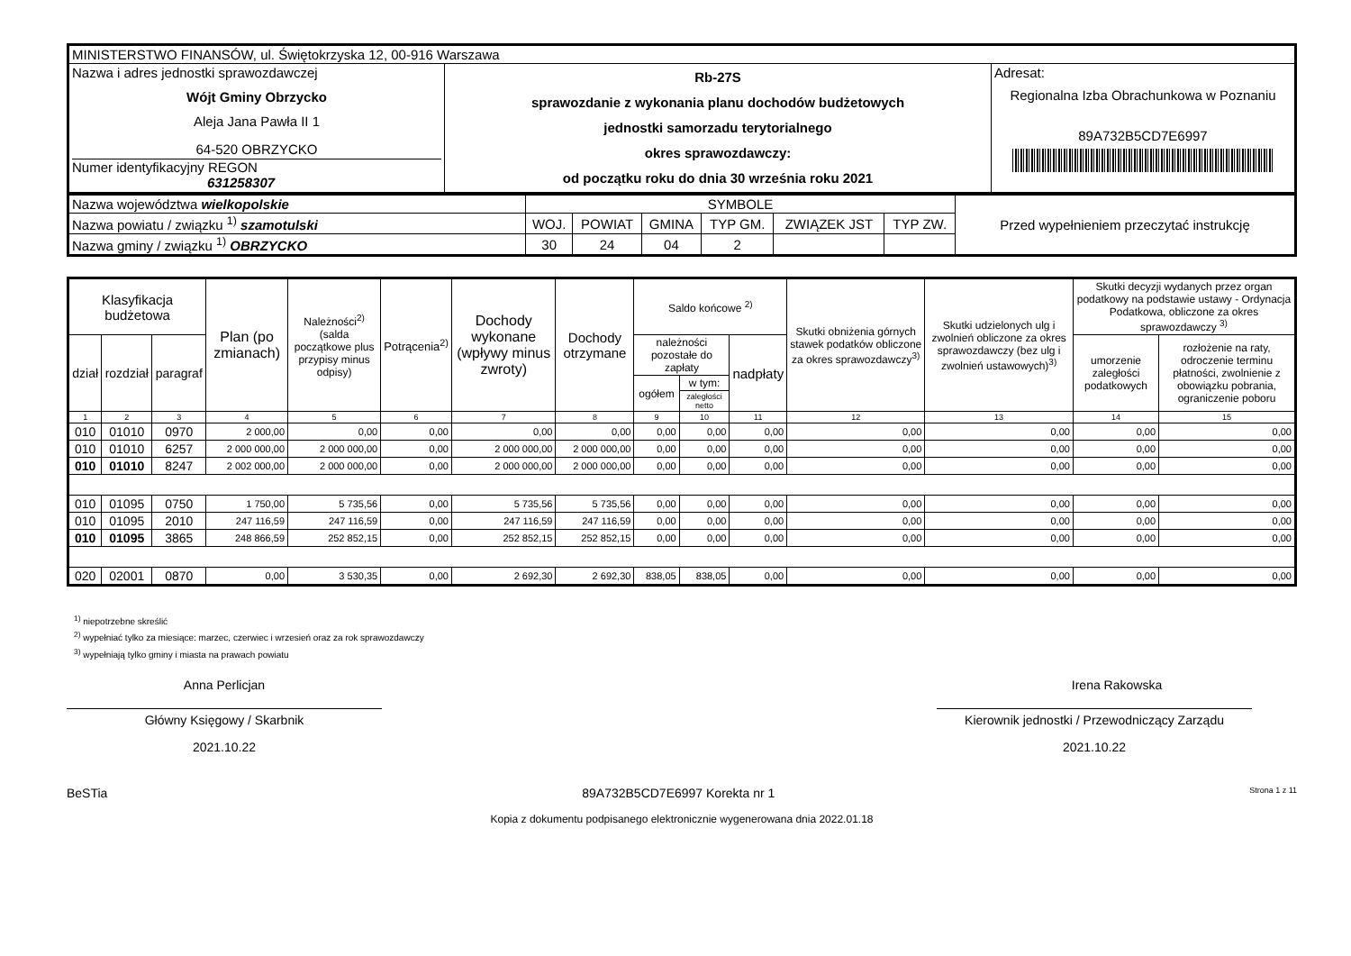| MINISTERSTWO FINANSÓW, ul. Świętokrzyska 12, 00-916 Warszawa | | |
| Nazwa i adres jednostki sprawozdawczej Wójt Gminy Obrzycko Aleja Jana Pawła II 1 64-520 OBRZYCKO Numer identyfikacyjny REGON 631258307 | Rb-27S sprawozdanie z wykonania planu dochodów budżetowych jednostki samorzadu terytorialnego okres sprawozdawczy: od początku roku do dnia 30 września roku 2021 | Adresat: Regionalna Izba Obrachunkowa w Poznaniu 89A732B5CD7E6997 |
| Nazwa województwa wielkopolskie | SYMBOLE | | | | | | Przed wypełnieniem przeczytać instrukcję |
| Nazwa powiatu / związku <sup>1)</sup> szamotulski | WOJ. | POWIAT | GMINA | TYP GM. | ZWIĄZEK JST | TYP ZW. | |
| Nazwa gminy / związku <sup>1)</sup> OBRZYCKO | 30 | 24 | 04 | 2 | | | |
| Klasyfikacja budżetowa | | | Plan (po zmianach) | Należności<sup>2)</sup> (salda początkowe plus przypisy minus odpisy) | Potrącenia<sup>2)</sup> | Dochody wykonane (wpływy minus zwroty) | Dochody otrzymane | Saldo końcowe <sup>2)</sup> | | | Skutki obniżenia górnych stawek podatków obliczone za okres sprawozdawczy<sup>3)</sup> | Skutki udzielonych ulg i zwolnień obliczone za okres sprawozdawczy (bez ulg i zwolnień ustawowych)<sup>3)</sup> | Skutki decyzji wydanych przez organ podatkowy na podstawie ustawy - Ordynacja Podatkowa, obliczone za okres sprawozdawczy <sup>3)</sup> | |
| --- | --- | --- | --- | --- | --- | --- | --- | --- | --- | --- | --- | --- | --- | --- |
| dział | rozdział | paragraf | | | | | | należności pozostałe do zapłaty | | nadpłaty | | | umorzenie zaległości podatkowych | rozłożenie na raty, odroczenie terminu płatności, zwolnienie z obowiązku pobrania, ograniczenie poboru |
| | | | | | | | | ogółem | w tym: | | | | | |
| | | | | | | | | | zaległości netto | | | | | |
| 1 | 2 | 3 | 4 | 5 | 6 | 7 | 8 | 9 | 10 | 11 | 12 | 13 | 14 | 15 |
| 010 | 01010 | 0970 | 2 000,00 | 0,00 | 0,00 | 0,00 | 0,00 | 0,00 | 0,00 | 0,00 | 0,00 | 0,00 | 0,00 | 0,00 |
| 010 | 01010 | 6257 | 2 000 000,00 | 2 000 000,00 | 0,00 | 2 000 000,00 | 2 000 000,00 | 0,00 | 0,00 | 0,00 | 0,00 | 0,00 | 0,00 | 0,00 |
| 010 | 01010 | 8247 | 2 002 000,00 | 2 000 000,00 | 0,00 | 2 000 000,00 | 2 000 000,00 | 0,00 | 0,00 | 0,00 | 0,00 | 0,00 | 0,00 | 0,00 |
| 010 | 01095 | 0750 | 1 750,00 | 5 735,56 | 0,00 | 5 735,56 | 5 735,56 | 0,00 | 0,00 | 0,00 | 0,00 | 0,00 | 0,00 | 0,00 |
| 010 | 01095 | 2010 | 247 116,59 | 247 116,59 | 0,00 | 247 116,59 | 247 116,59 | 0,00 | 0,00 | 0,00 | 0,00 | 0,00 | 0,00 | 0,00 |
| 010 | 01095 | 3865 | 248 866,59 | 252 852,15 | 0,00 | 252 852,15 | 252 852,15 | 0,00 | 0,00 | 0,00 | 0,00 | 0,00 | 0,00 | 0,00 |
| 020 | 02001 | 0870 | 0,00 | 3 530,35 | 0,00 | 2 692,30 | 2 692,30 | 838,05 | 838,05 | 0,00 | 0,00 | 0,00 | 0,00 | 0,00 |
<sup>1)</sup> niepotrzebne skreślić
<sup>2)</sup> wypełniać tylko za miesiące: marzec, czerwiec i wrzesień oraz za rok sprawozdawczy
<sup>3)</sup> wypełniają tylko gminy i miasta na prawach powiatu
Anna Perlicjan
Główny Księgowy / Skarbnik
2021.10.22
Irena Rakowska
Kierownik jednostki / Przewodniczący Zarządu
2021.10.22
BeSTia 89A732B5CD7E6997 Korekta nr 1 Strona 1 z 11
Kopia z dokumentu podpisanego elektronicznie wygenerowana dnia 2022.01.18